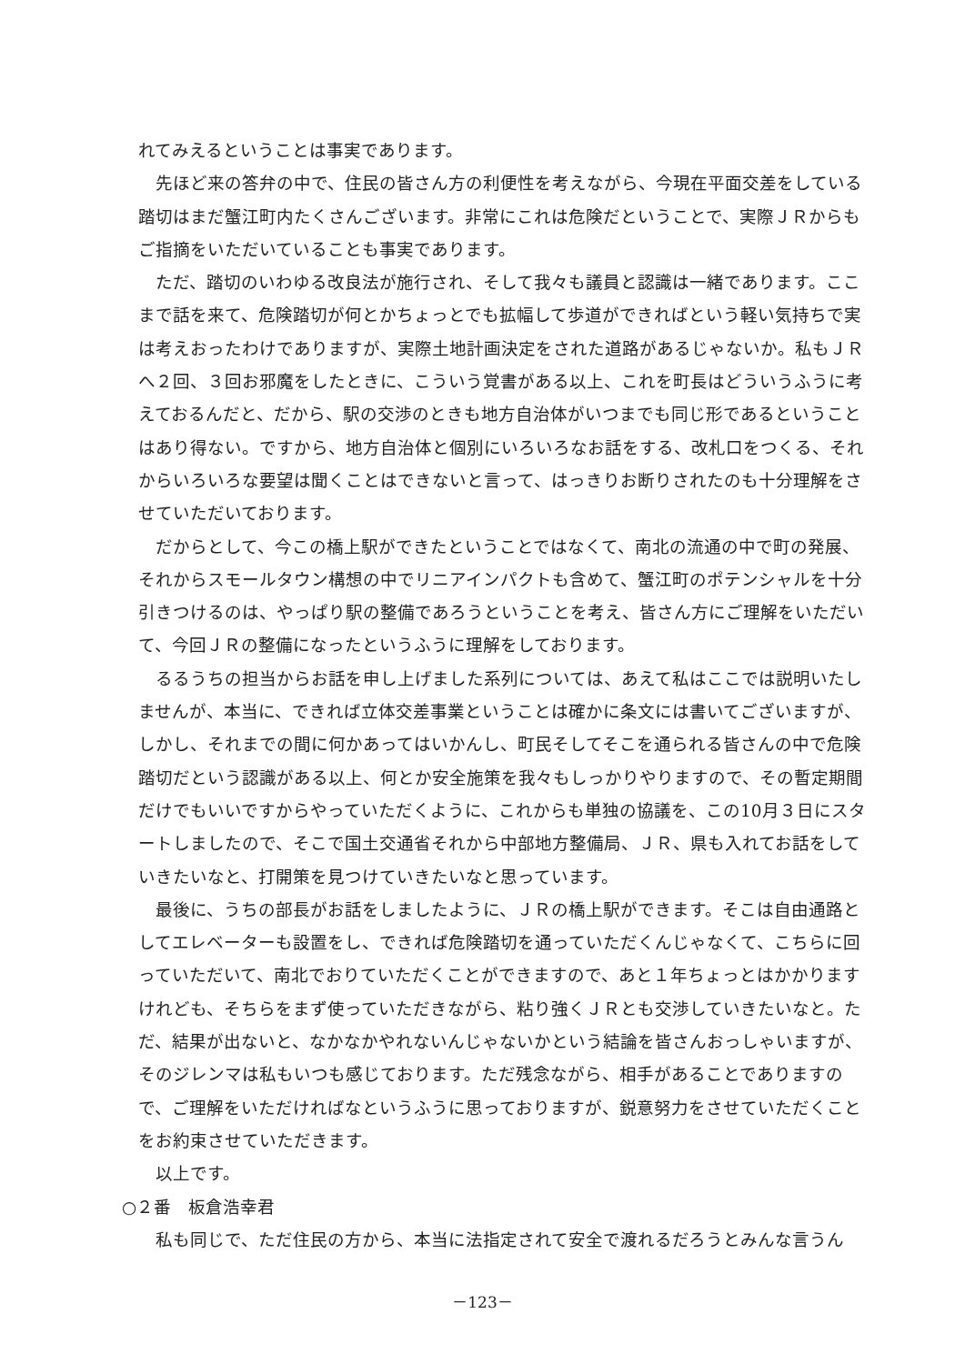れてみえるということは事実であります。
先ほど来の答弁の中で、住民の皆さん方の利便性を考えながら、今現在平面交差をしている踏切はまだ蟹江町内たくさんございます。非常にこれは危険だということで、実際ＪＲからもご指摘をいただいていることも事実であります。
ただ、踏切のいわゆる改良法が施行され、そして我々も議員と認識は一緒であります。ここまで話を来て、危険踏切が何とかちょっとでも拡幅して歩道ができればという軽い気持ちで実は考えおったわけでありますが、実際土地計画決定をされた道路があるじゃないか。私もＪＲへ２回、３回お邪魔をしたときに、こういう覚書がある以上、これを町長はどういうふうに考えておるんだと、だから、駅の交渉のときも地方自治体がいつまでも同じ形であるということはあり得ない。ですから、地方自治体と個別にいろいろなお話をする、改札口をつくる、それからいろいろな要望は聞くことはできないと言って、はっきりお断りされたのも十分理解をさせていただいております。
だからとして、今この橋上駅ができたということではなくて、南北の流通の中で町の発展、それからスモールタウン構想の中でリニアインパクトも含めて、蟹江町のポテンシャルを十分引きつけるのは、やっぱり駅の整備であろうということを考え、皆さん方にご理解をいただいて、今回ＪＲの整備になったというふうに理解をしております。
るるうちの担当からお話を申し上げました系列については、あえて私はここでは説明いたしませんが、本当に、できれば立体交差事業ということは確かに条文には書いてございますが、しかし、それまでの間に何かあってはいかんし、町民そしてそこを通られる皆さんの中で危険踏切だという認識がある以上、何とか安全施策を我々もしっかりやりますので、その暫定期間だけでもいいですからやっていただくように、これからも単独の協議を、この10月３日にスタートしましたので、そこで国土交通省それから中部地方整備局、ＪＲ、県も入れてお話をしていきたいなと、打開策を見つけていきたいなと思っています。
最後に、うちの部長がお話をしましたように、ＪＲの橋上駅ができます。そこは自由通路としてエレベーターも設置をし、できれば危険踏切を通っていただくんじゃなくて、こちらに回っていただいて、南北でおりていただくことができますので、あと１年ちょっとはかかりますけれども、そちらをまず使っていただきながら、粘り強くＪＲとも交渉していきたいなと。ただ、結果が出ないと、なかなかやれないんじゃないかという結論を皆さんおっしゃいますが、そのジレンマは私もいつも感じております。ただ残念ながら、相手があることでありますので、ご理解をいただければなというふうに思っておりますが、鋭意努力をさせていただくことをお約束させていただきます。
以上です。
○２番　板倉浩幸君
私も同じで、ただ住民の方から、本当に法指定されて安全で渡れるだろうとみんな言うん
－123－